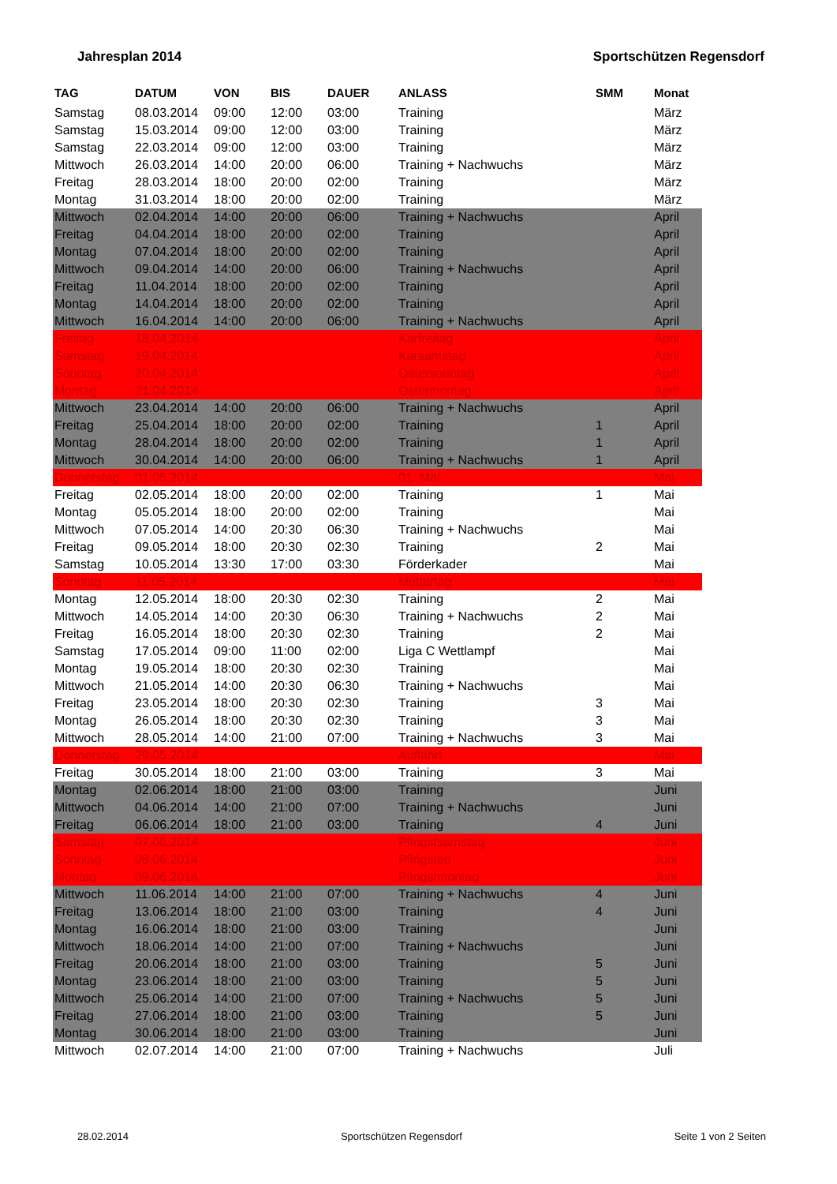Jahresplan 2014 Sportschützen Regensdorf
| TAG | DATUM | VON | BIS | DAUER | ANLASS | SMM | Monat |
| --- | --- | --- | --- | --- | --- | --- | --- |
| Samstag | 08.03.2014 | 09:00 | 12:00 | 03:00 | Training | | März |
| Samstag | 15.03.2014 | 09:00 | 12:00 | 03:00 | Training | | März |
| Samstag | 22.03.2014 | 09:00 | 12:00 | 03:00 | Training | | März |
| Mittwoch | 26.03.2014 | 14:00 | 20:00 | 06:00 | Training + Nachwuchs | | März |
| Freitag | 28.03.2014 | 18:00 | 20:00 | 02:00 | Training | | März |
| Montag | 31.03.2014 | 18:00 | 20:00 | 02:00 | Training | | März |
| Mittwoch | 02.04.2014 | 14:00 | 20:00 | 06:00 | Training + Nachwuchs | | April |
| Freitag | 04.04.2014 | 18:00 | 20:00 | 02:00 | Training | | April |
| Montag | 07.04.2014 | 18:00 | 20:00 | 02:00 | Training | | April |
| Mittwoch | 09.04.2014 | 14:00 | 20:00 | 06:00 | Training + Nachwuchs | | April |
| Freitag | 11.04.2014 | 18:00 | 20:00 | 02:00 | Training | | April |
| Montag | 14.04.2014 | 18:00 | 20:00 | 02:00 | Training | | April |
| Mittwoch | 16.04.2014 | 14:00 | 20:00 | 06:00 | Training + Nachwuchs | | April |
| Freitag | 18.04.2014 | | | | Karfreitag | | April |
| Samstag | 19.04.2014 | | | | Karsamstag | | April |
| Sonntag | 20.04.2014 | | | | Ostersonntag | | April |
| Montag | 21.04.2014 | | | | Ostermontag | | April |
| Mittwoch | 23.04.2014 | 14:00 | 20:00 | 06:00 | Training + Nachwuchs | | April |
| Freitag | 25.04.2014 | 18:00 | 20:00 | 02:00 | Training | 1 | April |
| Montag | 28.04.2014 | 18:00 | 20:00 | 02:00 | Training | 1 | April |
| Mittwoch | 30.04.2014 | 14:00 | 20:00 | 06:00 | Training + Nachwuchs | 1 | April |
| Donnerstag | 01.05.2014 | | | | 01. Mai | | Mai |
| Freitag | 02.05.2014 | 18:00 | 20:00 | 02:00 | Training | 1 | Mai |
| Montag | 05.05.2014 | 18:00 | 20:00 | 02:00 | Training | | Mai |
| Mittwoch | 07.05.2014 | 14:00 | 20:30 | 06:30 | Training + Nachwuchs | | Mai |
| Freitag | 09.05.2014 | 18:00 | 20:30 | 02:30 | Training | 2 | Mai |
| Samstag | 10.05.2014 | 13:30 | 17:00 | 03:30 | Förderkader | | Mai |
| Sonntag | 11.05.2014 | | | | Muttertag | | Mai |
| Montag | 12.05.2014 | 18:00 | 20:30 | 02:30 | Training | 2 | Mai |
| Mittwoch | 14.05.2014 | 14:00 | 20:30 | 06:30 | Training + Nachwuchs | 2 | Mai |
| Freitag | 16.05.2014 | 18:00 | 20:30 | 02:30 | Training | 2 | Mai |
| Samstag | 17.05.2014 | 09:00 | 11:00 | 02:00 | Liga C Wettlampf | | Mai |
| Montag | 19.05.2014 | 18:00 | 20:30 | 02:30 | Training | | Mai |
| Mittwoch | 21.05.2014 | 14:00 | 20:30 | 06:30 | Training + Nachwuchs | | Mai |
| Freitag | 23.05.2014 | 18:00 | 20:30 | 02:30 | Training | 3 | Mai |
| Montag | 26.05.2014 | 18:00 | 20:30 | 02:30 | Training | 3 | Mai |
| Mittwoch | 28.05.2014 | 14:00 | 21:00 | 07:00 | Training + Nachwuchs | 3 | Mai |
| Donnerstag | 29.05.2014 | | | | Auffahrt | | Mai |
| Freitag | 30.05.2014 | 18:00 | 21:00 | 03:00 | Training | 3 | Mai |
| Montag | 02.06.2014 | 18:00 | 21:00 | 03:00 | Training | | Juni |
| Mittwoch | 04.06.2014 | 14:00 | 21:00 | 07:00 | Training + Nachwuchs | | Juni |
| Freitag | 06.06.2014 | 18:00 | 21:00 | 03:00 | Training | 4 | Juni |
| Samstag | 07.06.2014 | | | | Pfingstsamstag | | Juni |
| Sonntag | 08.06.2014 | | | | Pfingsten | | Juni |
| Montag | 09.06.2014 | | | | Pfingstmontag | | Juni |
| Mittwoch | 11.06.2014 | 14:00 | 21:00 | 07:00 | Training + Nachwuchs | 4 | Juni |
| Freitag | 13.06.2014 | 18:00 | 21:00 | 03:00 | Training | 4 | Juni |
| Montag | 16.06.2014 | 18:00 | 21:00 | 03:00 | Training | | Juni |
| Mittwoch | 18.06.2014 | 14:00 | 21:00 | 07:00 | Training + Nachwuchs | | Juni |
| Freitag | 20.06.2014 | 18:00 | 21:00 | 03:00 | Training | 5 | Juni |
| Montag | 23.06.2014 | 18:00 | 21:00 | 03:00 | Training | 5 | Juni |
| Mittwoch | 25.06.2014 | 14:00 | 21:00 | 07:00 | Training + Nachwuchs | 5 | Juni |
| Freitag | 27.06.2014 | 18:00 | 21:00 | 03:00 | Training | 5 | Juni |
| Montag | 30.06.2014 | 18:00 | 21:00 | 03:00 | Training | | Juni |
| Mittwoch | 02.07.2014 | 14:00 | 21:00 | 07:00 | Training + Nachwuchs | | Juli |
28.02.2014 Sportschützen Regensdorf Seite 1 von 2 Seiten